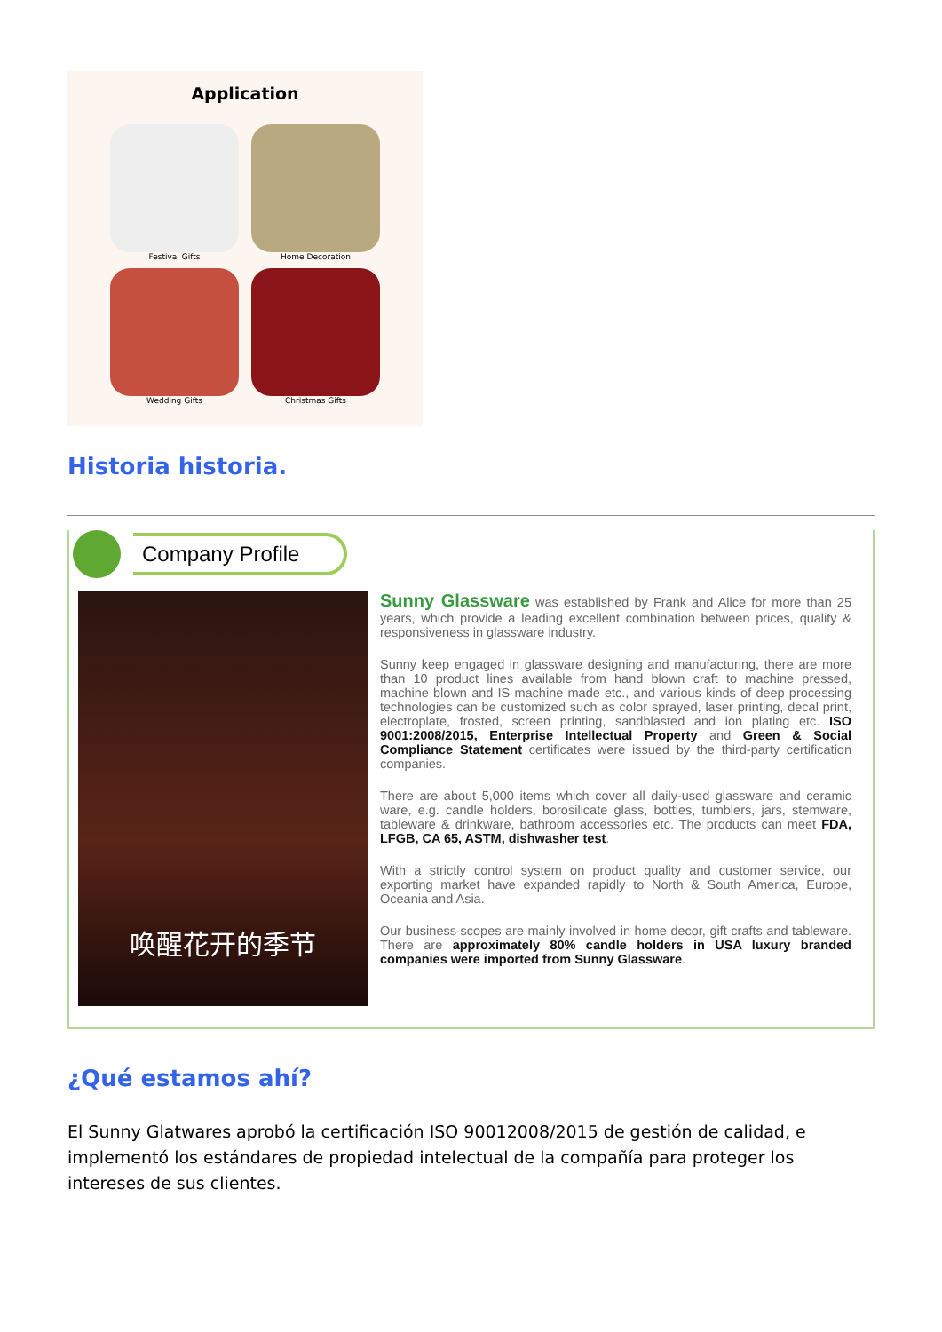Application
Festival Gifts
Home Decoration
Wedding Gifts
Christmas Gifts
Historia historia.
Company Profile
唤醒花开的季节
Sunny Glassware was established by Frank and Alice for more than 25 years, which provide a leading excellent combination between prices, quality & responsiveness in glassware industry.
Sunny keep engaged in glassware designing and manufacturing, there are more than 10 product lines available from hand blown craft to machine pressed, machine blown and IS machine made etc., and various kinds of deep processing technologies can be customized such as color sprayed, laser printing, decal print, electroplate, frosted, screen printing, sandblasted and ion plating etc. ISO 9001:2008/2015, Enterprise Intellectual Property and Green & Social Compliance Statement certificates were issued by the third-party certification companies.
There are about 5,000 items which cover all daily-used glassware and ceramic ware, e.g. candle holders, borosilicate glass, bottles, tumblers, jars, stemware, tableware & drinkware, bathroom accessories etc. The products can meet FDA, LFGB, CA 65, ASTM, dishwasher test.
With a strictly control system on product quality and customer service, our exporting market have expanded rapidly to North & South America, Europe, Oceania and Asia.
Our business scopes are mainly involved in home decor, gift crafts and tableware. There are approximately 80% candle holders in USA luxury branded companies were imported from Sunny Glassware.
¿Qué estamos ahí?
El Sunny Glatwares aprobó la certificación ISO 90012008/2015 de gestión de calidad, e implementó los estándares de propiedad intelectual de la compañía para proteger los intereses de sus clientes.